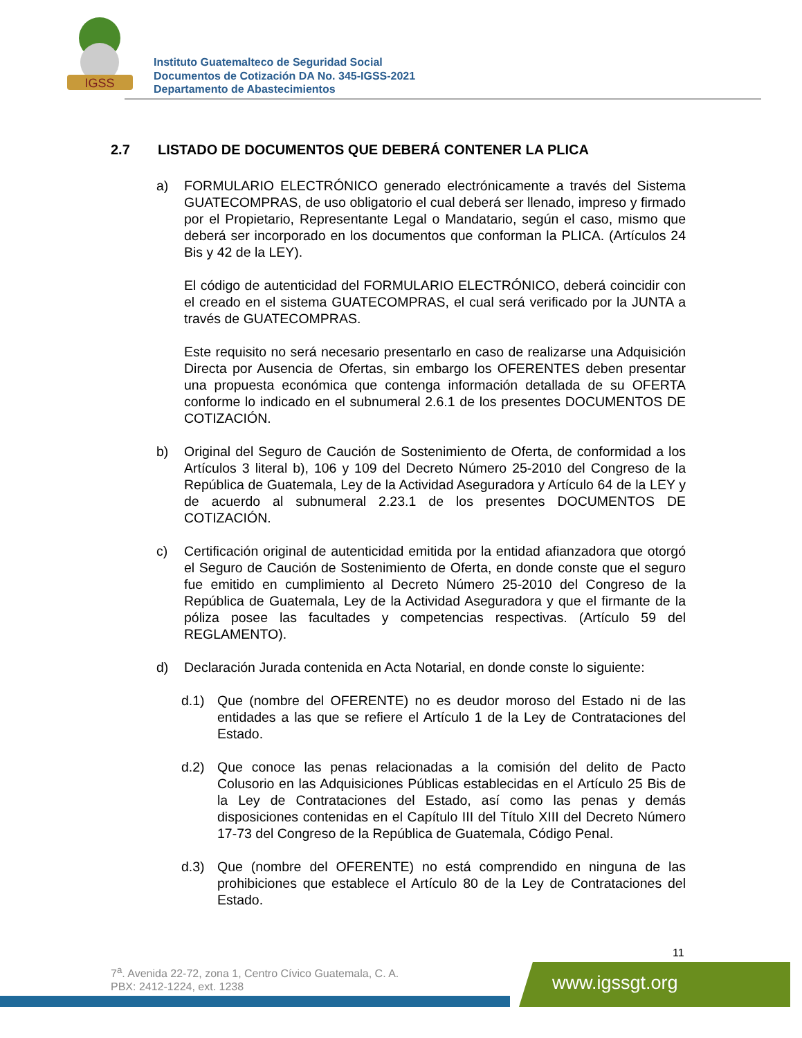IGSS
Instituto Guatemalteco de Seguridad Social
Documentos de Cotización DA No. 345-IGSS-2021
Departamento de Abastecimientos
2.7 LISTADO DE DOCUMENTOS QUE DEBERÁ CONTENER LA PLICA
a) FORMULARIO ELECTRÓNICO generado electrónicamente a través del Sistema GUATECOMPRAS, de uso obligatorio el cual deberá ser llenado, impreso y firmado por el Propietario, Representante Legal o Mandatario, según el caso, mismo que deberá ser incorporado en los documentos que conforman la PLICA. (Artículos 24 Bis y 42 de la LEY).
El código de autenticidad del FORMULARIO ELECTRÓNICO, deberá coincidir con el creado en el sistema GUATECOMPRAS, el cual será verificado por la JUNTA a través de GUATECOMPRAS.
Este requisito no será necesario presentarlo en caso de realizarse una Adquisición Directa por Ausencia de Ofertas, sin embargo los OFERENTES deben presentar una propuesta económica que contenga información detallada de su OFERTA conforme lo indicado en el subnumeral 2.6.1 de los presentes DOCUMENTOS DE COTIZACIÓN.
b) Original del Seguro de Caución de Sostenimiento de Oferta, de conformidad a los Artículos 3 literal b), 106 y 109 del Decreto Número 25-2010 del Congreso de la República de Guatemala, Ley de la Actividad Aseguradora y Artículo 64 de la LEY y de acuerdo al subnumeral 2.23.1 de los presentes DOCUMENTOS DE COTIZACIÓN.
c) Certificación original de autenticidad emitida por la entidad afianzadora que otorgó el Seguro de Caución de Sostenimiento de Oferta, en donde conste que el seguro fue emitido en cumplimiento al Decreto Número 25-2010 del Congreso de la República de Guatemala, Ley de la Actividad Aseguradora y que el firmante de la póliza posee las facultades y competencias respectivas. (Artículo 59 del REGLAMENTO).
d) Declaración Jurada contenida en Acta Notarial, en donde conste lo siguiente:
d.1) Que (nombre del OFERENTE) no es deudor moroso del Estado ni de las entidades a las que se refiere el Artículo 1 de la Ley de Contrataciones del Estado.
d.2) Que conoce las penas relacionadas a la comisión del delito de Pacto Colusorio en las Adquisiciones Públicas establecidas en el Artículo 25 Bis de la Ley de Contrataciones del Estado, así como las penas y demás disposiciones contenidas en el Capítulo III del Título XIII del Decreto Número 17-73 del Congreso de la República de Guatemala, Código Penal.
d.3) Que (nombre del OFERENTE) no está comprendido en ninguna de las prohibiciones que establece el Artículo 80 de la Ley de Contrataciones del Estado.
11
7<sup>a</sup>. Avenida 22-72, zona 1, Centro Cívico Guatemala, C. A.
PBX: 2412-1224, ext. 1238
www.igssgt.org